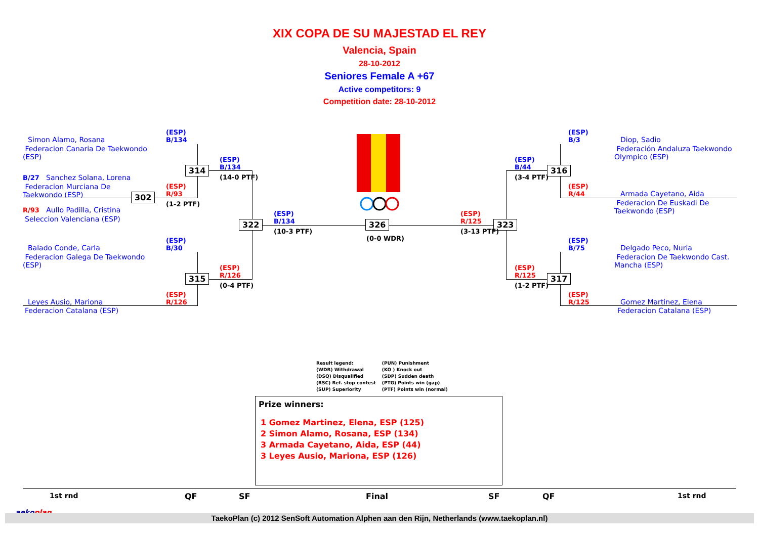XIX COPA DE SU MAJESTAD EL REY
Valencia, Spain
28-10-2012
Seniores Female A +67
Active competitors: 9
Competition date: 28-10-2012
314
302
315
322 326 323
316
317
Simon Alamo, Rosana
Federacion Canaria De Taekwondo
(ESP)
B/27 Sanchez Solana, Lorena
Federacion Murciana De
Taekwondo (ESP)
R/93 Aullo Padilla, Cristina
Seleccion Valenciana (ESP)
Balado Conde, Carla
Federacion Galega De Taekwondo
(ESP)
Leyes Ausio, Mariona
Federacion Catalana (ESP)
(ESP)
B/134
(ESP)
R/93
(1-2 PTF)
(ESP)
B/30
(ESP)
R/126
(ESP)
B/134
(14-0 PTF)
(ESP)
R/126
(0-4 PTF)
(ESP)
B/134
(10-3 PTF)
(0-0 WDR)
(ESP)
R/125
(3-13 PTF)
(ESP)
B/44
(3-4 PTF)
(ESP)
R/125
(1-2 PTF)
(ESP)
B/3
(ESP)
R/44
(ESP)
B/75
(ESP)
R/125
Diop, Sadio
Federación Andaluza Taekwondo
Olympico (ESP)
Armada Cayetano, Aida
Federacion De Euskadi De
Taekwondo (ESP)
Delgado Peco, Nuria
Federacion De Taekwondo Cast.
Mancha (ESP)
Gomez Martinez, Elena
Federacion Catalana (ESP)
Result legend:
(WDR) Withdrawal
(DSQ) Disqualified
(RSC) Ref. stop contest
(SUP) Superiority
(PUN) Punishment
(KO ) Knock out
(SDP) Sudden death
(PTG) Points win (gap)
(PTF) Points win (normal)
Prize winners:
1 Gomez Martinez, Elena, ESP (125)
2 Simon Alamo, Rosana, ESP (134)
3 Armada Cayetano, Aida, ESP (44)
3 Leyes Ausio, Mariona, ESP (126)
1st rnd QF SF Final SF QF 1st rnd
aekoplan
TaekoPlan (c) 2012 SenSoft Automation Alphen aan den Rijn, Netherlands (www.taekoplan.nl)